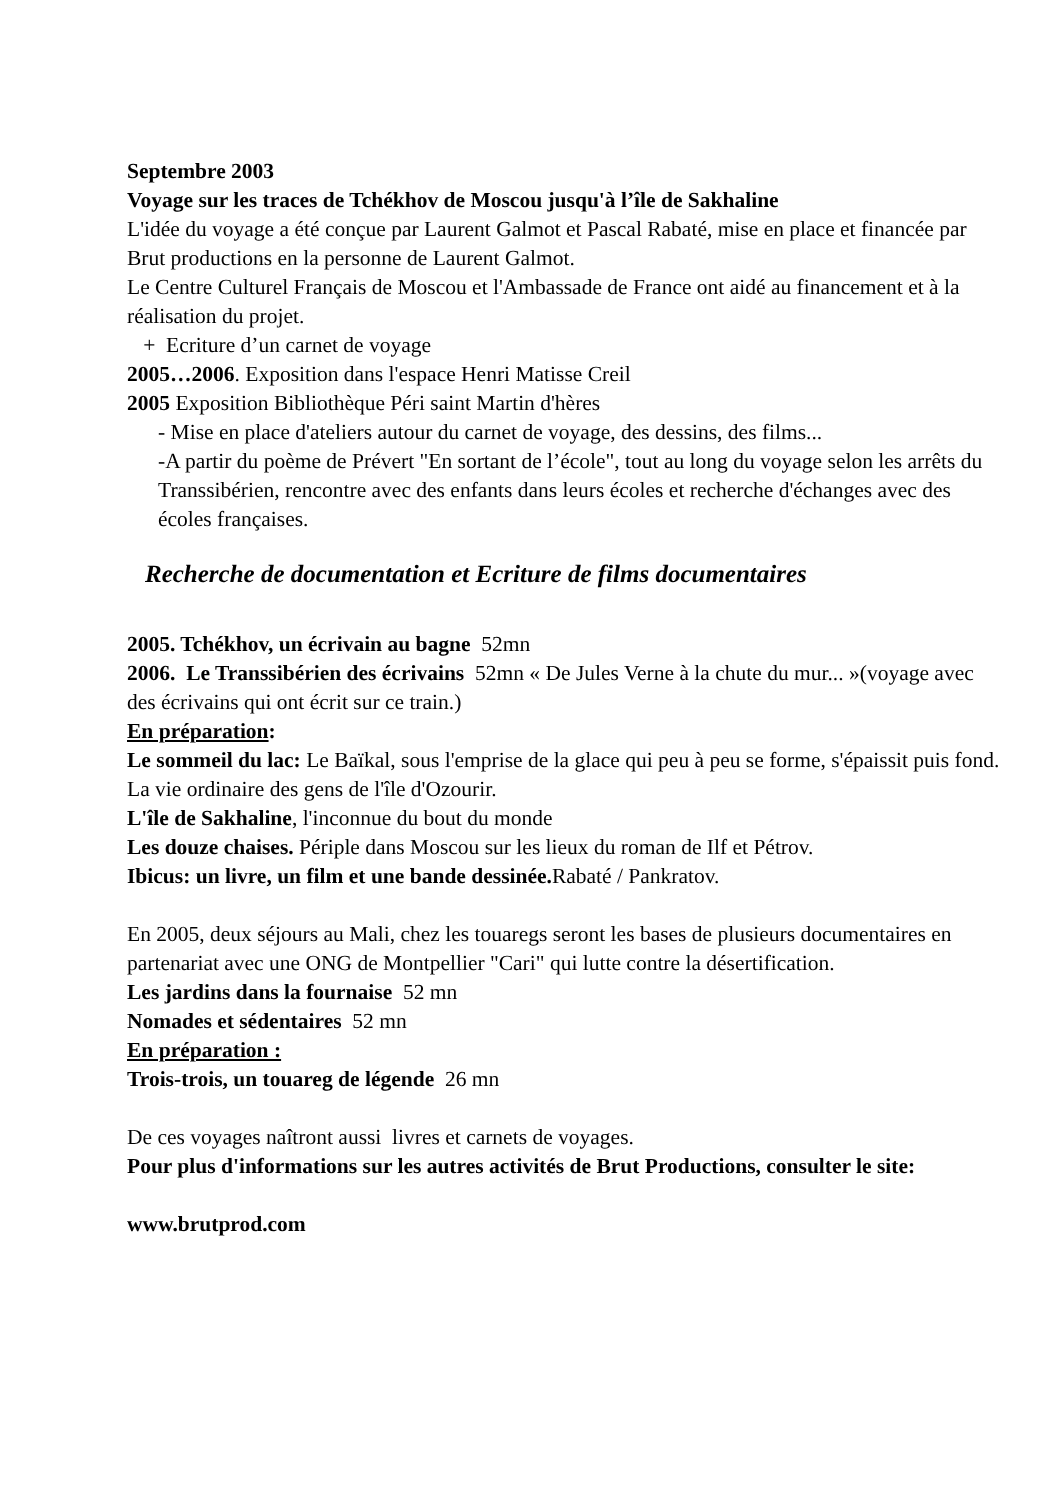Septembre 2003
Voyage sur les traces de Tchékhov de Moscou jusqu'à l’île de Sakhaline
L'idée du voyage a été conçue par Laurent Galmot et Pascal Rabaté, mise en place et financée par Brut productions en la personne de Laurent Galmot.
Le Centre Culturel Français de Moscou et l'Ambassade de France ont aidé au financement et à la réalisation du projet.
+ Ecriture d’un carnet de voyage
2005…2006. Exposition dans l'espace Henri Matisse Creil
2005 Exposition Bibliothèque Péri saint Martin d'hères
- Mise en place d'ateliers autour du carnet de voyage, des dessins, des films...
-A partir du poème de Prévert "En sortant de l’école", tout au long du voyage selon les arrêts du Transsibérien, rencontre avec des enfants dans leurs écoles et recherche d'échanges avec des écoles françaises.
Recherche de documentation et Ecriture de films documentaires
2005. Tchékhov, un écrivain au bagne 52mn
2006. Le Transsibérien des écrivains 52mn « De Jules Verne à la chute du mur... »(voyage avec des écrivains qui ont écrit sur ce train.)
En préparation:
Le sommeil du lac: Le Baïkal, sous l'emprise de la glace qui peu à peu se forme, s'épaissit puis fond. La vie ordinaire des gens de l'île d'Ozourir.
L'île de Sakhaline, l'inconnue du bout du monde
Les douze chaises. Périple dans Moscou sur les lieux du roman de Ilf et Pétrov.
Ibicus: un livre, un film et une bande dessinée. Rabaté / Pankratov.
En 2005, deux séjours au Mali, chez les touaregs seront les bases de plusieurs documentaires en partenariat avec une ONG de Montpellier "Cari" qui lutte contre la désertification.
Les jardins dans la fournaise 52 mn
Nomades et sédentaires 52 mn
En préparation :
Trois-trois, un touareg de légende 26 mn
De ces voyages naîtront aussi livres et carnets de voyages.
Pour plus d'informations sur les autres activités de Brut Productions, consulter le site:
www.brutprod.com